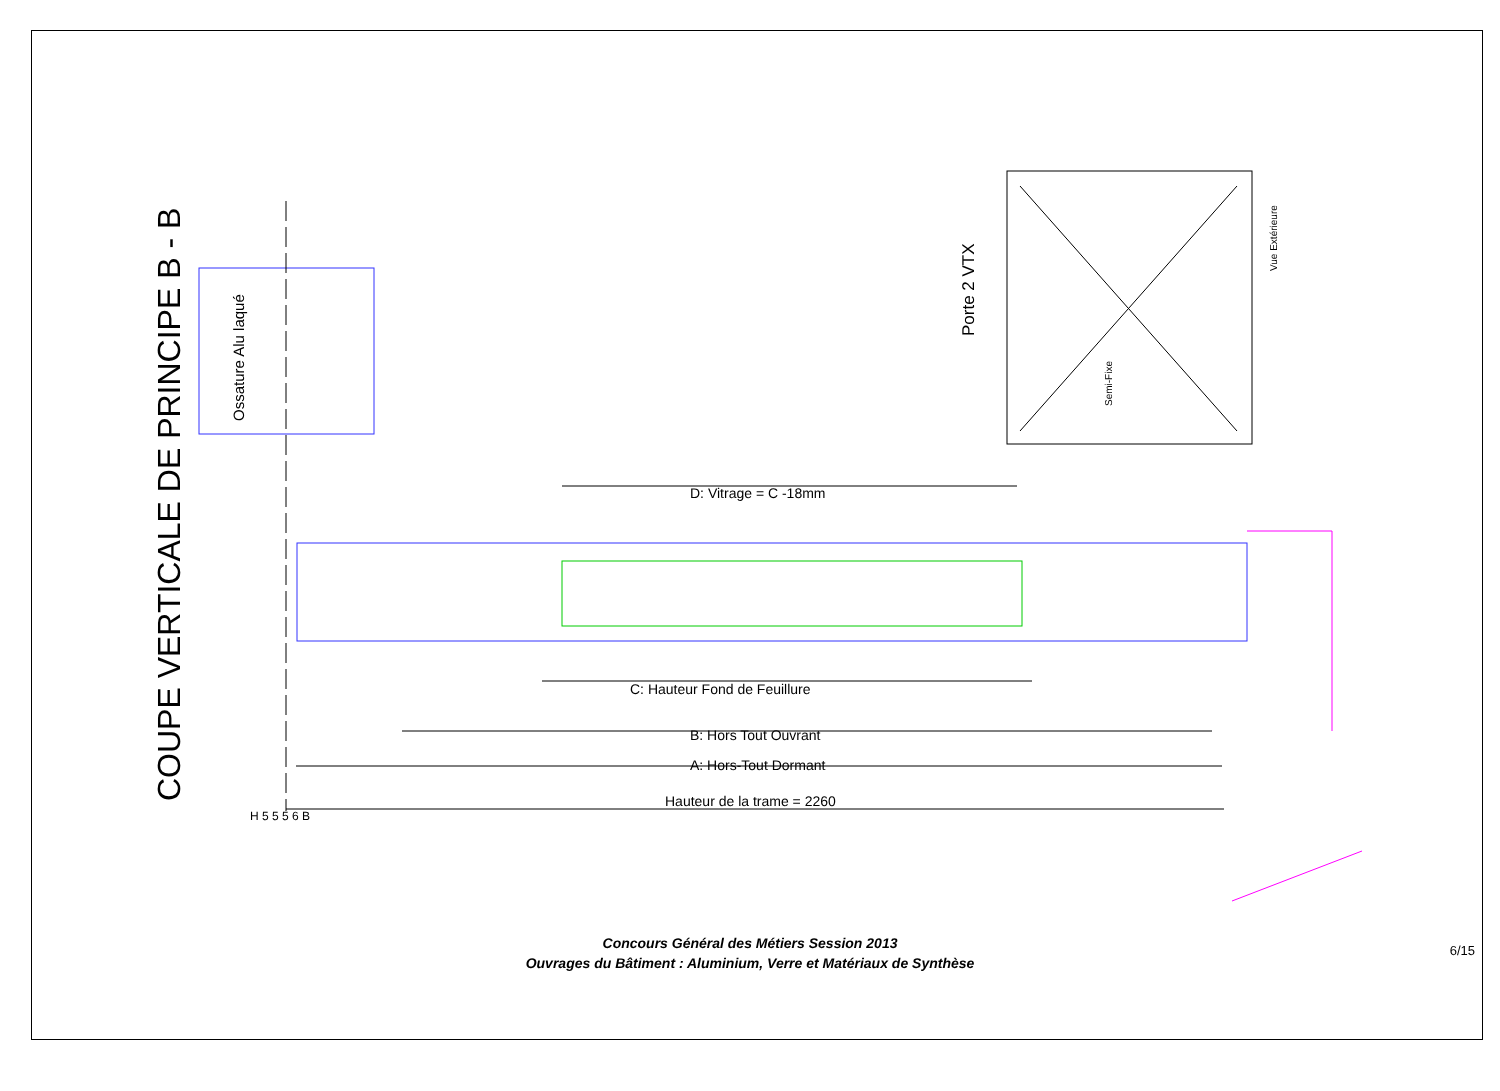COUPE VERTICALE DE PRINCIPE B - B
Ossature Alu laqué
Porte 2 VTX
Vue Extérieure
Semi-Fixe
D: Vitrage = C -18mm
C: Hauteur Fond de Feuillure
B: Hors Tout Ouvrant
A: Hors-Tout Dormant
Hauteur de la trame = 2260
H 5 5 5 6 B
Concours Général des Métiers Session 2013
Ouvrages du Bâtiment : Aluminium, Verre et Matériaux de Synthèse
6/15